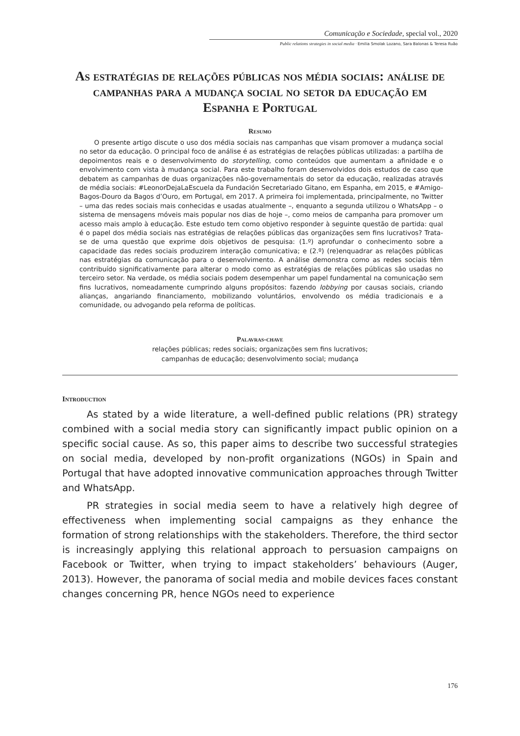Comunicação e Sociedade, special vol., 2020
Public relations strategies in social media · Emilia Smolak Lozano, Sara Balonas & Teresa Ruão
As estratégias de relações públicas nos média sociais: análise de campanhas para a mudança social no setor da educação em Espanha e Portugal
Resumo
O presente artigo discute o uso dos média sociais nas campanhas que visam promover a mudança social no setor da educação. O principal foco de análise é as estratégias de relações públicas utilizadas: a partilha de depoimentos reais e o desenvolvimento do storytelling, como conteúdos que aumentam a afinidade e o envolvimento com vista à mudança social. Para este trabalho foram desenvolvidos dois estudos de caso que debatem as campanhas de duas organizações não-governamentais do setor da educação, realizadas através de média sociais: #LeonorDejaLaEscuela da Fundación Secretariado Gitano, em Espanha, em 2015, e #Amigo-Bagos-Douro da Bagos d’Ouro, em Portugal, em 2017. A primeira foi implementada, principalmente, no Twitter – uma das redes sociais mais conhecidas e usadas atualmente –, enquanto a segunda utilizou o WhatsApp – o sistema de mensagens móveis mais popular nos dias de hoje –, como meios de campanha para promover um acesso mais amplo à educação. Este estudo tem como objetivo responder à seguinte questão de partida: qual é o papel dos média sociais nas estratégias de relações públicas das organizações sem fins lucrativos? Trata-se de uma questão que exprime dois objetivos de pesquisa: (1.º) aprofundar o conhecimento sobre a capacidade das redes sociais produzirem interação comunicativa; e (2.º) (re)enquadrar as relações públicas nas estratégias da comunicação para o desenvolvimento. A análise demonstra como as redes sociais têm contribuído significativamente para alterar o modo como as estratégias de relações públicas são usadas no terceiro setor. Na verdade, os média sociais podem desempenhar um papel fundamental na comunicação sem fins lucrativos, nomeadamente cumprindo alguns propósitos: fazendo lobbying por causas sociais, criando alianças, angariando financiamento, mobilizando voluntários, envolvendo os média tradicionais e a comunidade, ou advogando pela reforma de políticas.
Palavras-chave
relações públicas; redes sociais; organizações sem fins lucrativos;
campanhas de educação; desenvolvimento social; mudança
Introduction
As stated by a wide literature, a well-defined public relations (PR) strategy combined with a social media story can significantly impact public opinion on a specific social cause. As so, this paper aims to describe two successful strategies on social media, developed by non-profit organizations (NGOs) in Spain and Portugal that have adopted innovative communication approaches through Twitter and WhatsApp.
PR strategies in social media seem to have a relatively high degree of effectiveness when implementing social campaigns as they enhance the formation of strong relationships with the stakeholders. Therefore, the third sector is increasingly applying this relational approach to persuasion campaigns on Facebook or Twitter, when trying to impact stakeholders’ behaviours (Auger, 2013). However, the panorama of social media and mobile devices faces constant changes concerning PR, hence NGOs need to experience
176